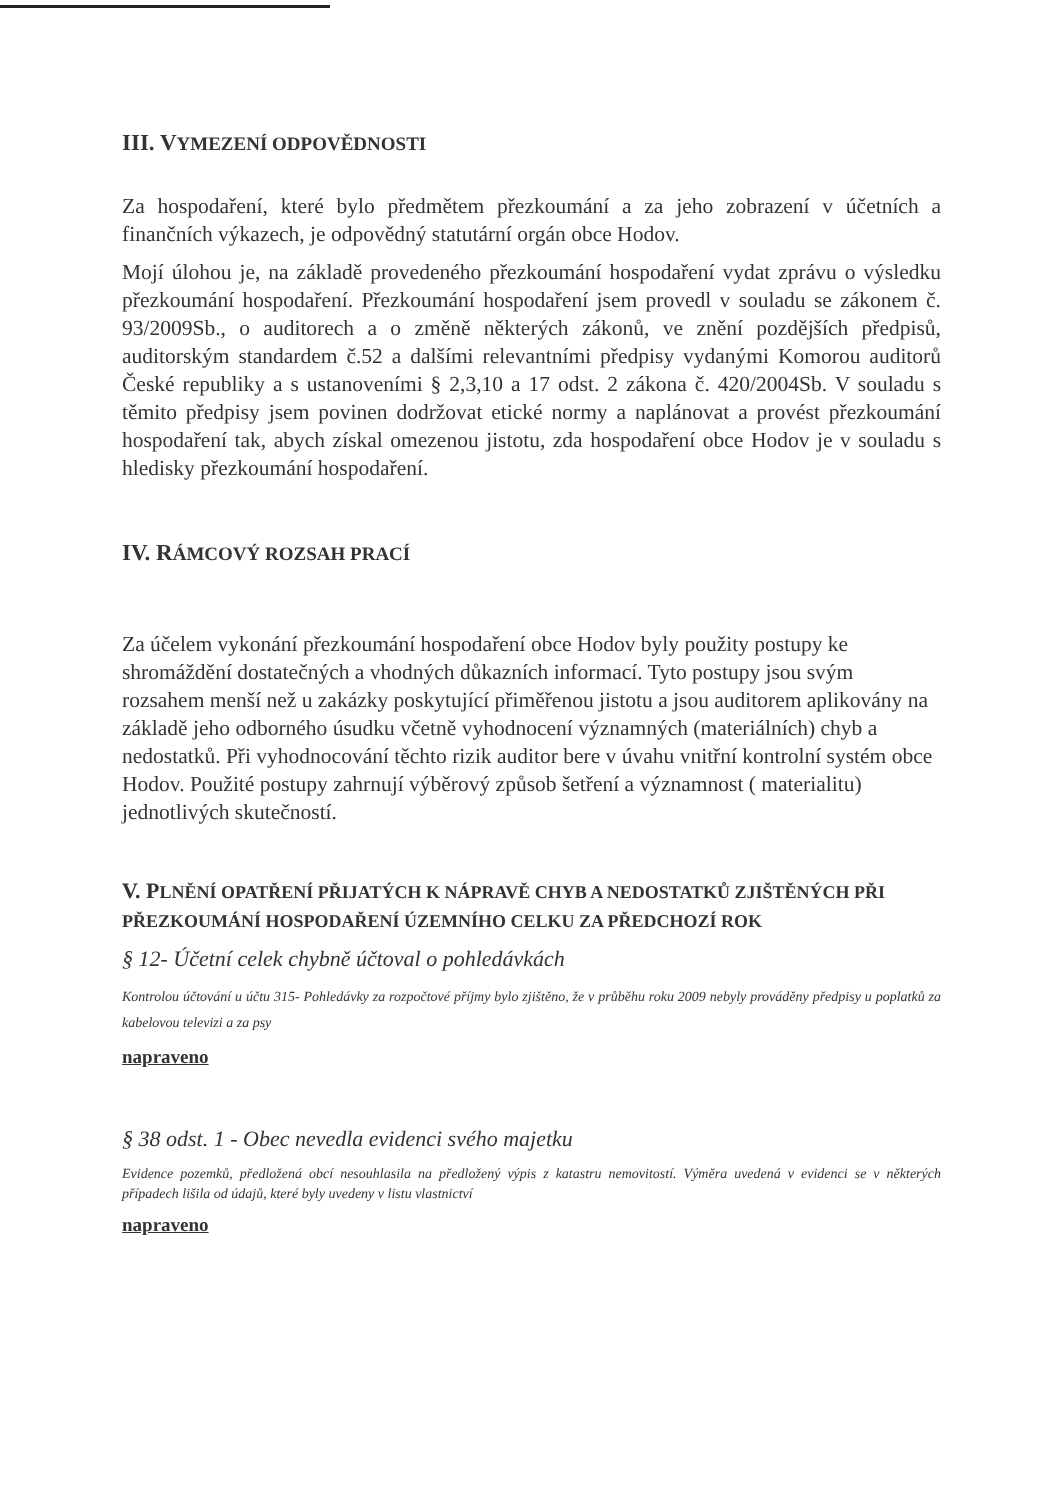III. VYMEZENÍ ODPOVĚDNOSTI
Za hospodaření, které bylo předmětem přezkoumání a za jeho zobrazení v účetních a finančních výkazech, je odpovědný statutární orgán obce Hodov.
Mojí úlohou je, na základě provedeného přezkoumání hospodaření vydat zprávu o výsledku přezkoumání hospodaření. Přezkoumání hospodaření jsem provedl v souladu se zákonem č. 93/2009Sb., o auditorech a o změně některých zákonů, ve znění pozdějších předpisů, auditorským standardem č.52 a dalšími relevantními předpisy vydanými Komorou auditorů České republiky a s ustanoveními § 2,3,10 a 17 odst. 2 zákona č. 420/2004Sb. V souladu s těmito předpisy jsem povinen dodržovat etické normy a naplánovat a provést přezkoumání hospodaření tak, abych získal omezenou jistotu, zda hospodaření obce Hodov je v souladu s hledisky přezkoumání hospodaření.
IV. RÁMCOVÝ ROZSAH PRACÍ
Za účelem vykonání přezkoumání hospodaření obce Hodov byly použity postupy ke shromáždění dostatečných a vhodných důkazních informací. Tyto postupy jsou svým rozsahem menší než u zakázky poskytující přiměřenou jistotu a jsou auditorem aplikovány na základě jeho odborného úsudku včetně vyhodnocení významných (materiálních) chyb a nedostatků. Při vyhodnocování těchto rizik auditor bere v úvahu vnitřní kontrolní systém obce Hodov. Použité postupy zahrnují výběrový způsob šetření a významnost ( materialitu) jednotlivých skutečností.
V. PLNĚNÍ OPATŘENÍ PŘIJATÝCH K NÁPRAVĚ CHYB A NEDOSTATKŮ ZJIŠTĚNÝCH PŘI PŘEZKOUMÁNÍ HOSPODAŘENÍ ÚZEMNÍHO CELKU ZA PŘEDCHOZÍ ROK
§ 12- Účetní celek chybně účtoval o pohledávkách
Kontrolou účtování u účtu 315- Pohledávky za rozpočtové příjmy bylo zjištěno, že v průběhu roku 2009 nebyly prováděny předpisy u poplatků za kabelovou televizi a za psy
napraveno
§ 38 odst. 1 - Obec nevedla evidenci svého majetku
Evidence pozemků, předložená obcí nesouhlasila na předložený výpis z katastru nemovitostí. Výměra uvedená v evidenci se v některých případech lišila od údajů, které byly uvedeny v listu vlastnictví
napraveno